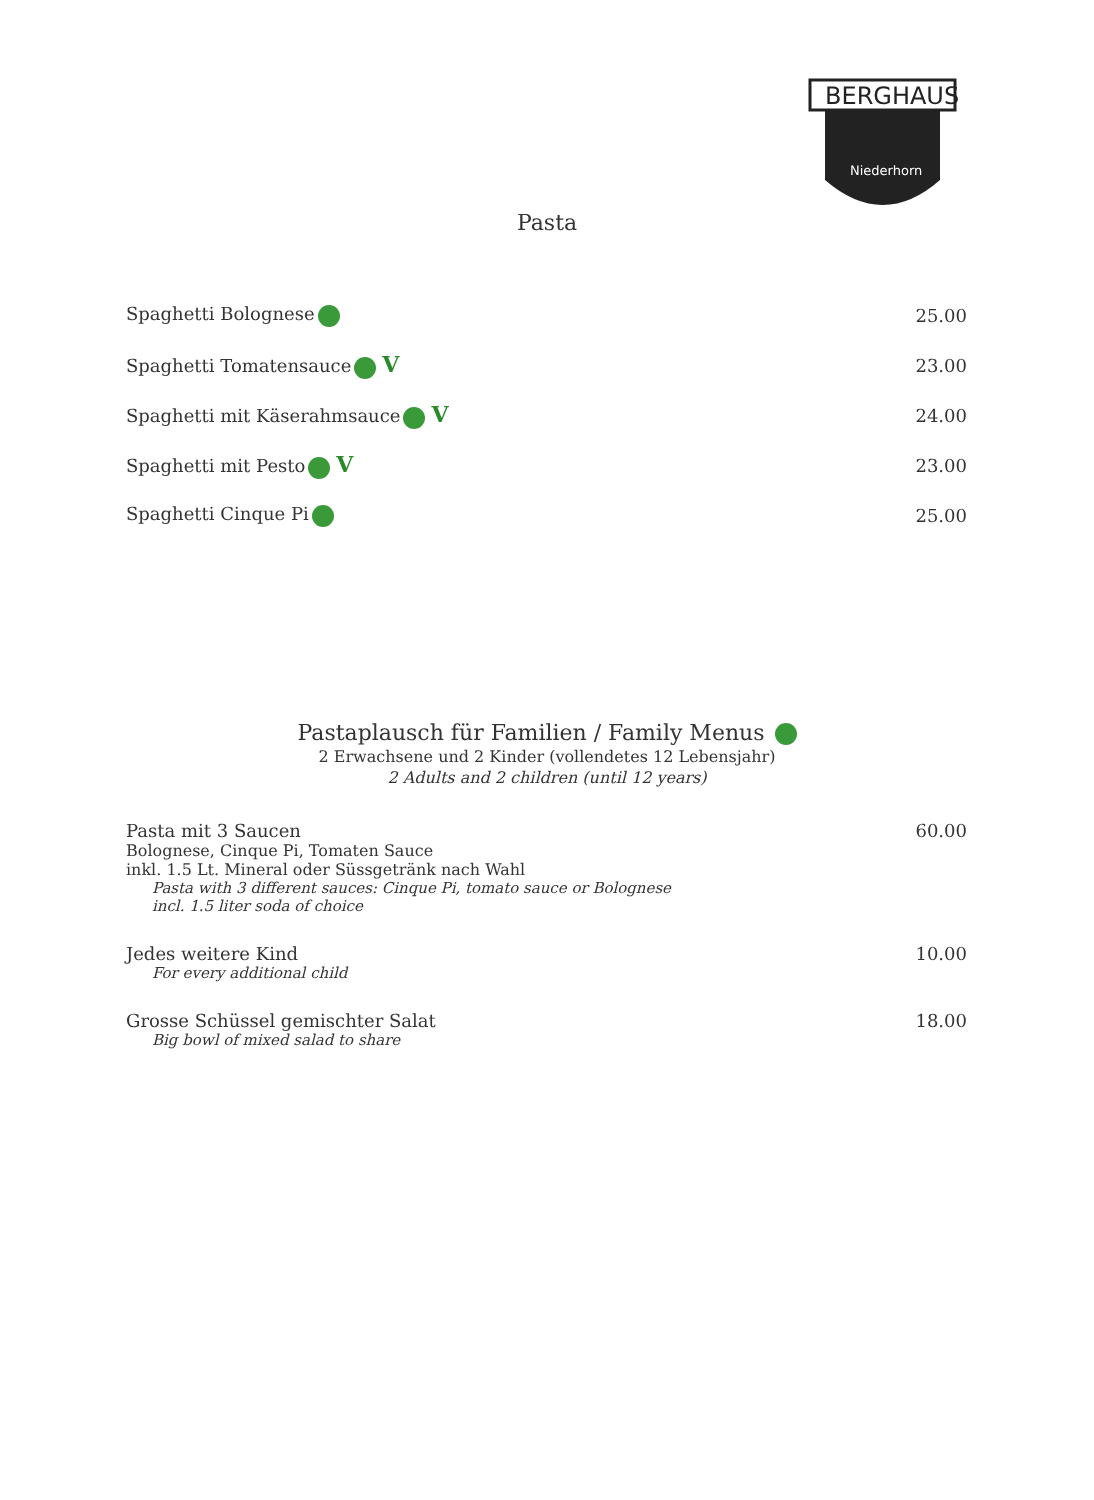BERGHAUS
Niederhorn
Pasta
Spaghetti Bolognese 25.00
Spaghetti Tomatensauce V 23.00
Spaghetti mit Käserahmsauce V 24.00
Spaghetti mit Pesto V 23.00
Spaghetti Cinque Pi 25.00
Pastaplausch für Familien / Family Menus
2 Erwachsene und 2 Kinder (vollendetes 12 Lebensjahr)
2 Adults and 2 children (until 12 years)
Pasta mit 3 Saucen
Bolognese, Cinque Pi, Tomaten Sauce
inkl. 1.5 Lt. Mineral oder Süssgetränk nach Wahl
Pasta with 3 different sauces: Cinque Pi, tomato sauce or Bolognese
incl. 1.5 liter soda of choice
60.00
Jedes weitere Kind
For every additional child
10.00
Grosse Schüssel gemischter Salat
Big bowl of mixed salad to share
18.00